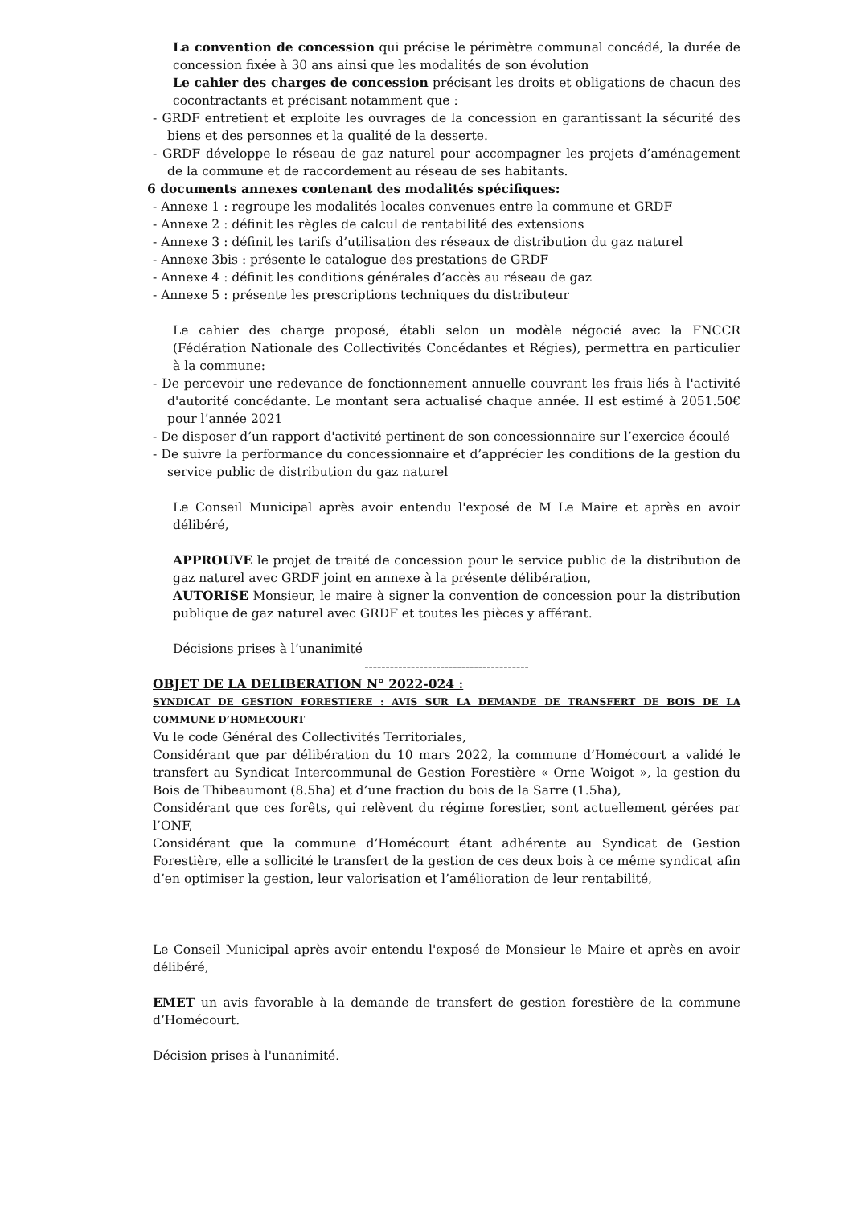La convention de concession qui précise le périmètre communal concédé, la durée de concession fixée à 30 ans ainsi que les modalités de son évolution
Le cahier des charges de concession précisant les droits et obligations de chacun des cocontractants et précisant notamment que :
- GRDF entretient et exploite les ouvrages de la concession en garantissant la sécurité des biens et des personnes et la qualité de la desserte.
- GRDF développe le réseau de gaz naturel pour accompagner les projets d’aménagement de la commune et de raccordement au réseau de ses habitants.
6 documents annexes contenant des modalités spécifiques:
- Annexe 1 : regroupe les modalités locales convenues entre la commune et GRDF
- Annexe 2 : définit les règles de calcul de rentabilité des extensions
- Annexe 3 : définit les tarifs d’utilisation des réseaux de distribution du gaz naturel
- Annexe 3bis : présente le catalogue des prestations de GRDF
- Annexe 4 : définit les conditions générales d’accès au réseau de gaz
- Annexe 5 : présente les prescriptions techniques du distributeur
Le cahier des charge proposé, établi selon un modèle négocié avec la FNCCR (Fédération Nationale des Collectivités Concédantes et Régies), permettra en particulier à la commune:
- De percevoir une redevance de fonctionnement annuelle couvrant les frais liés à l'activité d'autorité concédante. Le montant sera actualisé chaque année. Il est estimé à 2051.50€ pour l’année 2021
- De disposer d’un rapport d'activité pertinent de son concessionnaire sur l’exercice écoulé
- De suivre la performance du concessionnaire et d’apprécier les conditions de la gestion du service public de distribution du gaz naturel
Le Conseil Municipal après avoir entendu l'exposé de M Le Maire et après en avoir délibéré,
APPROUVE le projet de traité de concession pour le service public de la distribution de gaz naturel avec GRDF joint en annexe à la présente délibération,
AUTORISE Monsieur, le maire à signer la convention de concession pour la distribution publique de gaz naturel avec GRDF et toutes les pièces y afférant.
Décisions prises à l’unanimité
---------------------------------------
OBJET DE LA DELIBERATION N° 2022-024 :
SYNDICAT DE GESTION FORESTIERE : AVIS SUR LA DEMANDE DE TRANSFERT DE BOIS DE LA COMMUNE D’HOMECOURT
Vu le code Général des Collectivités Territoriales,
Considérant que par délibération du 10 mars 2022, la commune d’Homécourt a validé le transfert au Syndicat Intercommunal de Gestion Forestière « Orne Woigot », la gestion du Bois de Thibeaumont (8.5ha) et d’une fraction du bois de la Sarre (1.5ha),
Considérant que ces forêts, qui relèvent du régime forestier, sont actuellement gérées par l’ONF,
Considérant que la commune d’Homécourt étant adhérente au Syndicat de Gestion Forestière, elle a sollicité le transfert de la gestion de ces deux bois à ce même syndicat afin d’en optimiser la gestion, leur valorisation et l’amélioration de leur rentabilité,
Le Conseil Municipal après avoir entendu l'exposé de Monsieur le Maire et après en avoir délibéré,
EMET un avis favorable à la demande de transfert de gestion forestière de la commune d’Homécourt.
Décision prises à l'unanimité.